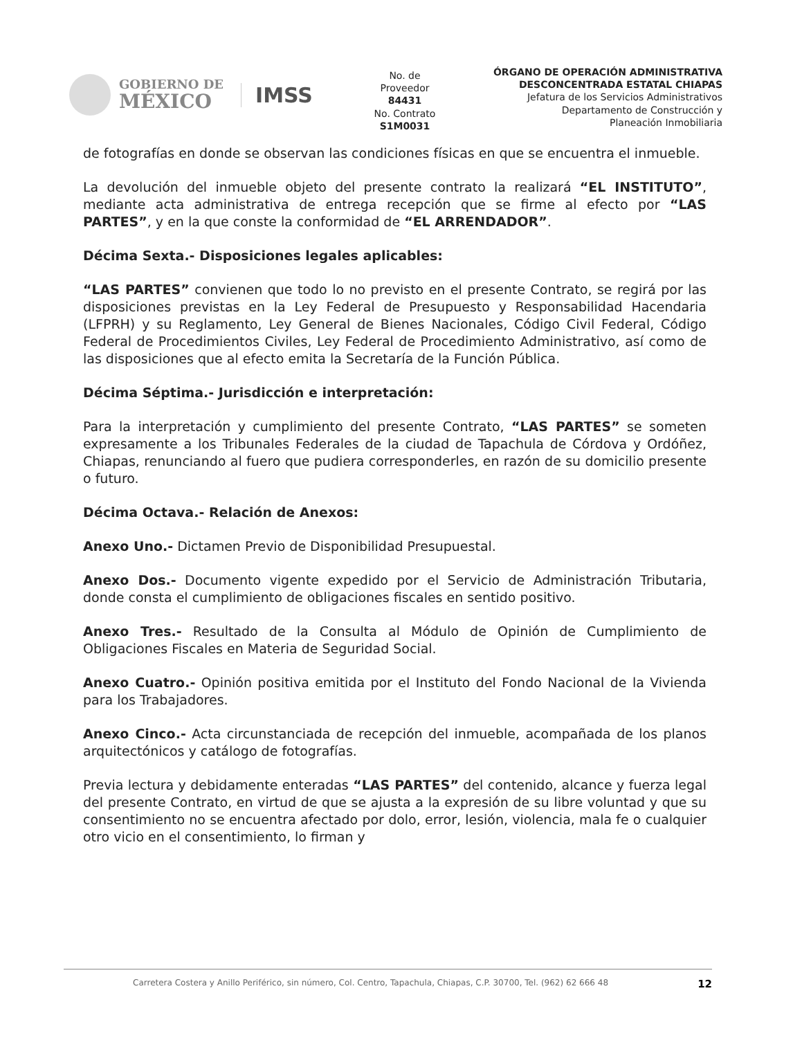GOBIERNO DE
MÉXICO
IMSS
No. de
Proveedor
84431
No. Contrato
S1M0031
ÓRGANO DE OPERACIÓN ADMINISTRATIVA
DESCONCENTRADA ESTATAL CHIAPAS
Jefatura de los Servicios Administrativos
Departamento de Construcción y
Planeación Inmobiliaria
de fotografías en donde se observan las condiciones físicas en que se encuentra el inmueble.
La devolución del inmueble objeto del presente contrato la realizará “EL INSTITUTO”, mediante acta administrativa de entrega recepción que se firme al efecto por “LAS PARTES”, y en la que conste la conformidad de “EL ARRENDADOR”.
Décima Sexta.- Disposiciones legales aplicables:
“LAS PARTES” convienen que todo lo no previsto en el presente Contrato, se regirá por las disposiciones previstas en la Ley Federal de Presupuesto y Responsabilidad Hacendaria (LFPRH) y su Reglamento, Ley General de Bienes Nacionales, Código Civil Federal, Código Federal de Procedimientos Civiles, Ley Federal de Procedimiento Administrativo, así como de las disposiciones que al efecto emita la Secretaría de la Función Pública.
Décima Séptima.- Jurisdicción e interpretación:
Para la interpretación y cumplimiento del presente Contrato, “LAS PARTES” se someten expresamente a los Tribunales Federales de la ciudad de Tapachula de Córdova y Ordóñez, Chiapas, renunciando al fuero que pudiera corresponderles, en razón de su domicilio presente o futuro.
Décima Octava.- Relación de Anexos:
Anexo Uno.- Dictamen Previo de Disponibilidad Presupuestal.
Anexo Dos.- Documento vigente expedido por el Servicio de Administración Tributaria, donde consta el cumplimiento de obligaciones fiscales en sentido positivo.
Anexo Tres.- Resultado de la Consulta al Módulo de Opinión de Cumplimiento de Obligaciones Fiscales en Materia de Seguridad Social.
Anexo Cuatro.- Opinión positiva emitida por el Instituto del Fondo Nacional de la Vivienda para los Trabajadores.
Anexo Cinco.- Acta circunstanciada de recepción del inmueble, acompañada de los planos arquitectónicos y catálogo de fotografías.
Previa lectura y debidamente enteradas “LAS PARTES” del contenido, alcance y fuerza legal del presente Contrato, en virtud de que se ajusta a la expresión de su libre voluntad y que su consentimiento no se encuentra afectado por dolo, error, lesión, violencia, mala fe o cualquier otro vicio en el consentimiento, lo firman y
Carretera Costera y Anillo Periférico, sin número, Col. Centro, Tapachula, Chiapas, C.P. 30700, Tel. (962) 62 666 48 12